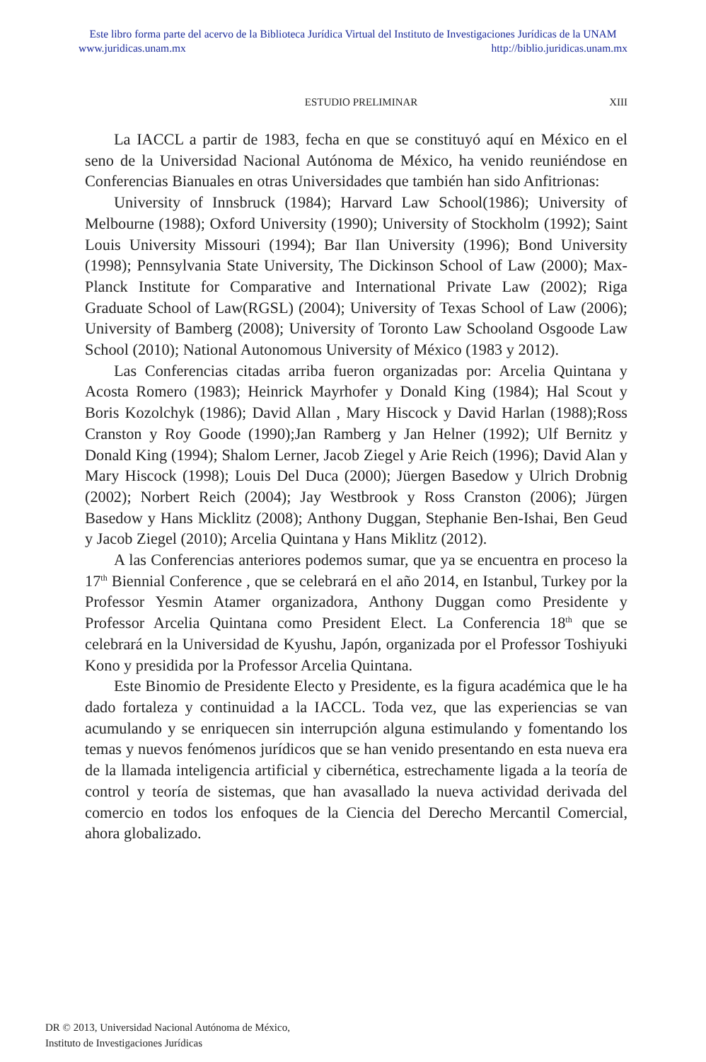Este libro forma parte del acervo de la Biblioteca Jurídica Virtual del Instituto de Investigaciones Jurídicas de la UNAM
www.juridicas.unam.mx http://biblio.juridicas.unam.mx
ESTUDIO PRELIMINAR XIII
La IACCL a partir de 1983, fecha en que se constituyó aquí en México en el seno de la Universidad Nacional Autónoma de México, ha venido reuniéndose en Conferencias Bianuales en otras Universidades que también han sido Anfitrionas:
University of Innsbruck (1984); Harvard Law School(1986); University of Melbourne (1988); Oxford University (1990); University of Stockholm (1992); Saint Louis University Missouri (1994); Bar Ilan University (1996); Bond University (1998); Pennsylvania State University, The Dickinson School of Law (2000); Max-Planck Institute for Comparative and International Private Law (2002); Riga Graduate School of Law(RGSL) (2004); University of Texas School of Law (2006); University of Bamberg (2008); University of Toronto Law Schooland Osgoode Law School (2010); National Autonomous University of México (1983 y 2012).
Las Conferencias citadas arriba fueron organizadas por: Arcelia Quintana y Acosta Romero (1983); Heinrick Mayrhofer y Donald King (1984); Hal Scout y Boris Kozolchyk (1986); David Allan , Mary Hiscock y David Harlan (1988);Ross Cranston y Roy Goode (1990);Jan Ramberg y Jan Helner (1992); Ulf Bernitz y Donald King (1994); Shalom Lerner, Jacob Ziegel y Arie Reich (1996); David Alan y Mary Hiscock (1998); Louis Del Duca (2000); Jüergen Basedow y Ulrich Drobnig (2002); Norbert Reich (2004); Jay Westbrook y Ross Cranston (2006); Jürgen Basedow y Hans Micklitz (2008); Anthony Duggan, Stephanie Ben-Ishai, Ben Geud y Jacob Ziegel (2010); Arcelia Quintana y Hans Miklitz (2012).
A las Conferencias anteriores podemos sumar, que ya se encuentra en proceso la 17<sup>th</sup> Biennial Conference , que se celebrará en el año 2014, en Istanbul, Turkey por la Professor Yesmin Atamer organizadora, Anthony Duggan como Presidente y Professor Arcelia Quintana como President Elect. La Conferencia 18<sup>th</sup> que se celebrará en la Universidad de Kyushu, Japón, organizada por el Professor Toshiyuki Kono y presidida por la Professor Arcelia Quintana.
Este Binomio de Presidente Electo y Presidente, es la figura académica que le ha dado fortaleza y continuidad a la IACCL. Toda vez, que las experiencias se van acumulando y se enriquecen sin interrupción alguna estimulando y fomentando los temas y nuevos fenómenos jurídicos que se han venido presentando en esta nueva era de la llamada inteligencia artificial y cibernética, estrechamente ligada a la teoría de control y teoría de sistemas, que han avasallado la nueva actividad derivada del comercio en todos los enfoques de la Ciencia del Derecho Mercantil Comercial, ahora globalizado.
DR © 2013, Universidad Nacional Autónoma de México,
Instituto de Investigaciones Jurídicas